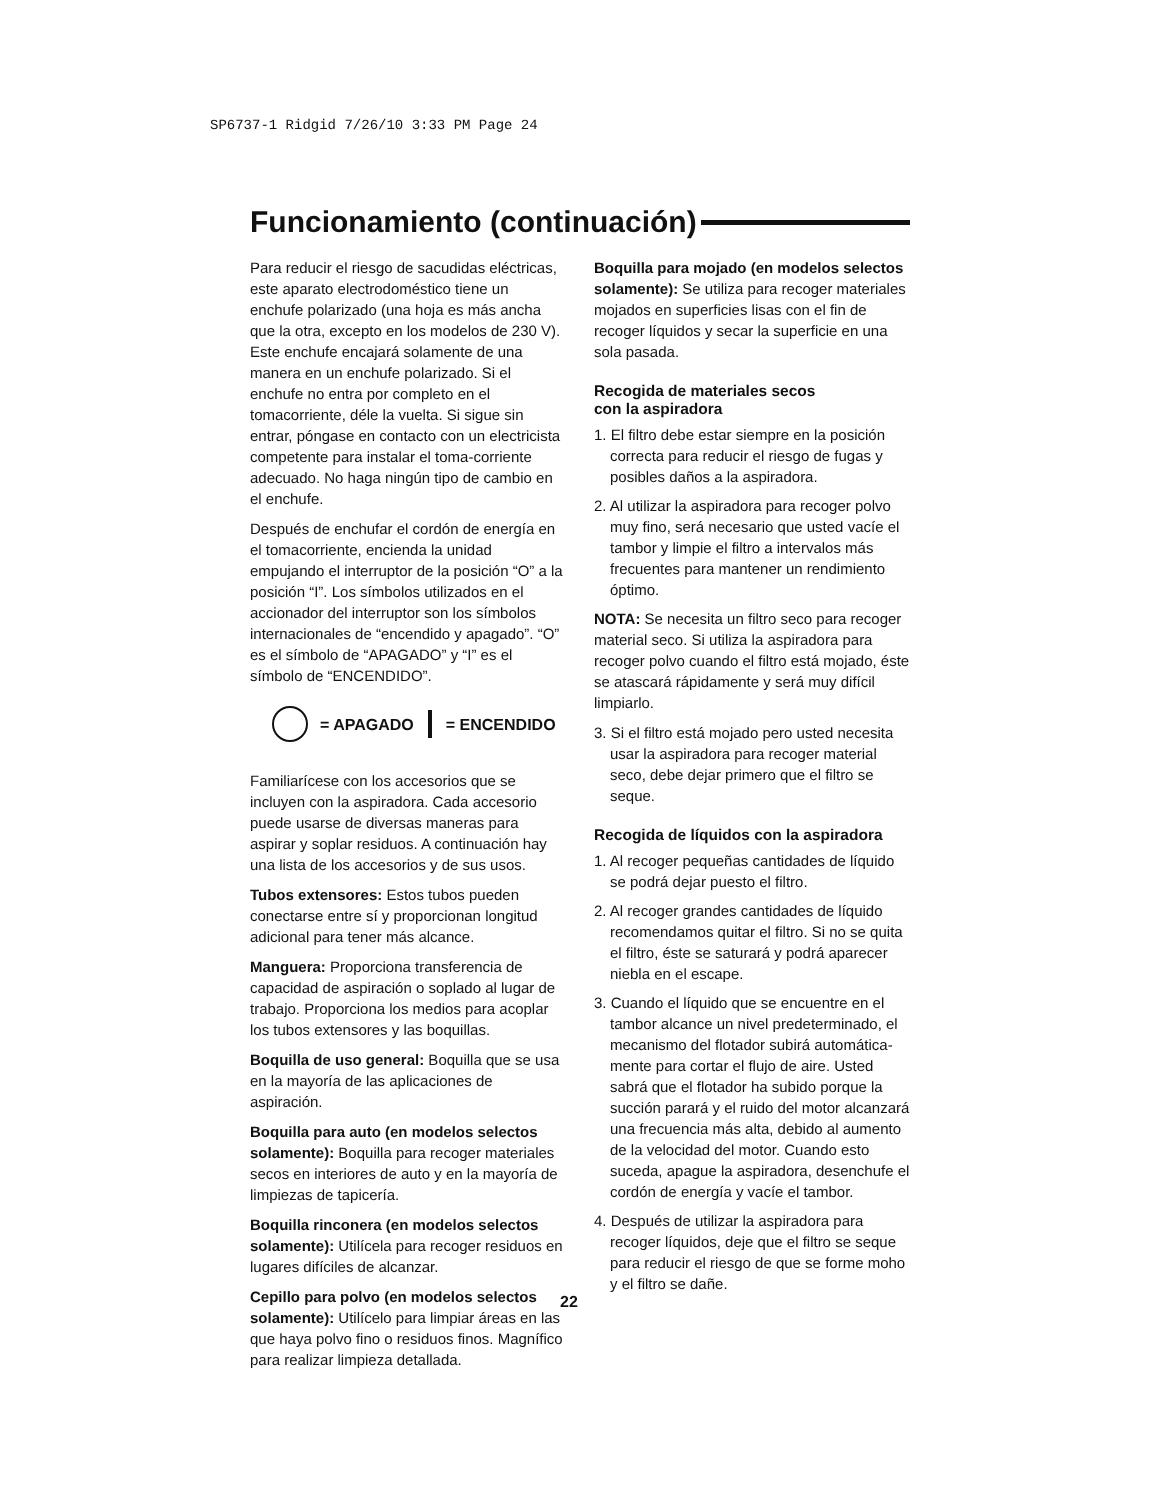SP6737-1 Ridgid 7/26/10 3:33 PM Page 24
Funcionamiento (continuación)
Para reducir el riesgo de sacudidas eléctricas, este aparato electrodoméstico tiene un enchufe polarizado (una hoja es más ancha que la otra, excepto en los modelos de 230 V). Este enchufe encajará solamente de una manera en un enchufe polarizado. Si el enchufe no entra por completo en el tomacorriente, déle la vuelta. Si sigue sin entrar, póngase en contacto con un electricista competente para instalar el toma-corriente adecuado. No haga ningún tipo de cambio en el enchufe.
Después de enchufar el cordón de energía en el tomacorriente, encienda la unidad empujando el interruptor de la posición “O” a la posición “I”. Los símbolos utilizados en el accionador del interruptor son los símbolos internacionales de “encendido y apagado”. “O” es el símbolo de “APAGADO” y “I” es el símbolo de “ENCENDIDO”.
= APAGADO = ENCENDIDO
Familiarícese con los accesorios que se incluyen con la aspiradora. Cada accesorio puede usarse de diversas maneras para aspirar y soplar residuos. A continuación hay una lista de los accesorios y de sus usos.
Tubos extensores: Estos tubos pueden conectarse entre sí y proporcionan longitud adicional para tener más alcance.
Manguera: Proporciona transferencia de capacidad de aspiración o soplado al lugar de trabajo. Proporciona los medios para acoplar los tubos extensores y las boquillas.
Boquilla de uso general: Boquilla que se usa en la mayoría de las aplicaciones de aspiración.
Boquilla para auto (en modelos selectos solamente): Boquilla para recoger materiales secos en interiores de auto y en la mayoría de limpiezas de tapicería.
Boquilla rinconera (en modelos selectos solamente): Utilícela para recoger residuos en lugares difíciles de alcanzar.
Cepillo para polvo (en modelos selectos solamente): Utilícelo para limpiar áreas en las que haya polvo fino o residuos finos. Magnífico para realizar limpieza detallada.
Boquilla para mojado (en modelos selectos solamente): Se utiliza para recoger materiales mojados en superficies lisas con el fin de recoger líquidos y secar la superficie en una sola pasada.
Recogida de materiales secos
con la aspiradora
1. El filtro debe estar siempre en la posición correcta para reducir el riesgo de fugas y posibles daños a la aspiradora.
2. Al utilizar la aspiradora para recoger polvo muy fino, será necesario que usted vacíe el tambor y limpie el filtro a intervalos más frecuentes para mantener un rendimiento óptimo.
NOTA: Se necesita un filtro seco para recoger material seco. Si utiliza la aspiradora para recoger polvo cuando el filtro está mojado, éste se atascará rápidamente y será muy difícil limpiarlo.
3. Si el filtro está mojado pero usted necesita usar la aspiradora para recoger material seco, debe dejar primero que el filtro se seque.
Recogida de líquidos con la aspiradora
1. Al recoger pequeñas cantidades de líquido se podrá dejar puesto el filtro.
2. Al recoger grandes cantidades de líquido recomendamos quitar el filtro. Si no se quita el filtro, éste se saturará y podrá aparecer niebla en el escape.
3. Cuando el líquido que se encuentre en el tambor alcance un nivel predeterminado, el mecanismo del flotador subirá automática-mente para cortar el flujo de aire. Usted sabrá que el flotador ha subido porque la succión parará y el ruido del motor alcanzará una frecuencia más alta, debido al aumento de la velocidad del motor. Cuando esto suceda, apague la aspiradora, desenchufe el cordón de energía y vacíe el tambor.
4. Después de utilizar la aspiradora para recoger líquidos, deje que el filtro se seque para reducir el riesgo de que se forme moho y el filtro se dañe.
22